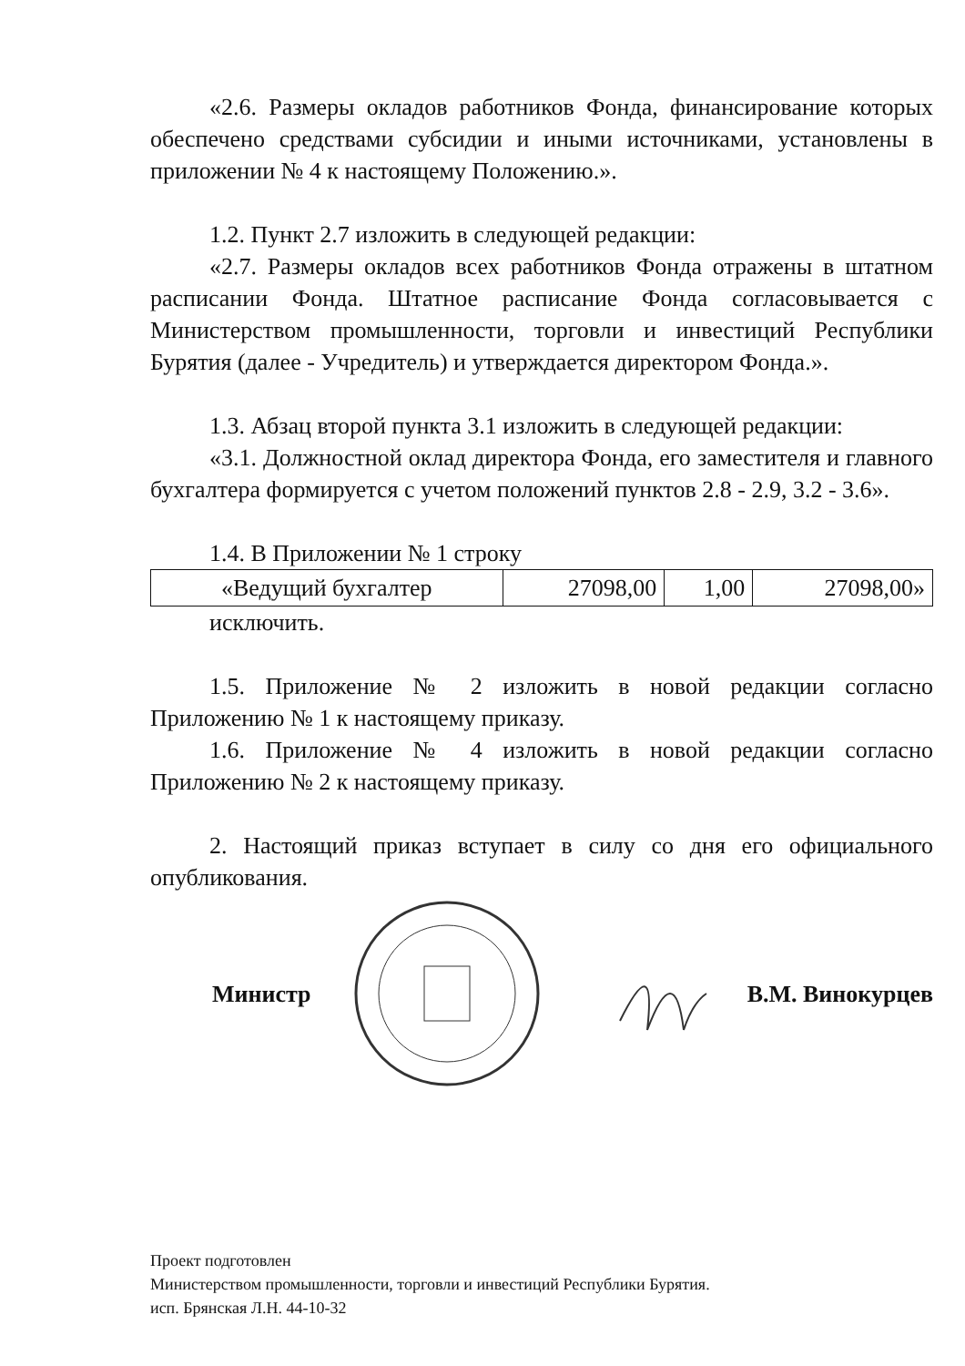«2.6. Размеры окладов работников Фонда, финансирование которых обеспечено средствами субсидии и иными источниками, установлены в приложении № 4 к настоящему Положению.».
1.2. Пункт 2.7 изложить в следующей редакции:
«2.7. Размеры окладов всех работников Фонда отражены в штатном расписании Фонда. Штатное расписание Фонда согласовывается с Министерством промышленности, торговли и инвестиций Республики Бурятия (далее - Учредитель) и утверждается директором Фонда.».
1.3. Абзац второй пункта 3.1 изложить в следующей редакции:
«3.1. Должностной оклад директора Фонда, его заместителя и главного бухгалтера формируется с учетом положений пунктов 2.8 - 2.9, 3.2 - 3.6».
1.4. В Приложении № 1 строку
| «Ведущий бухгалтер | 27098,00 | 1,00 | 27098,00» |
исключить.
1.5. Приложение № 2 изложить в новой редакции согласно Приложению № 1 к настоящему приказу.
1.6. Приложение № 4 изложить в новой редакции согласно Приложению № 2 к настоящему приказу.
2. Настоящий приказ вступает в силу со дня его официального опубликования.
Министр В.М. Винокурцев
Проект подготовлен
Министерством промышленности, торговли и инвестиций Республики Бурятия.
исп. Брянская Л.Н. 44-10-32